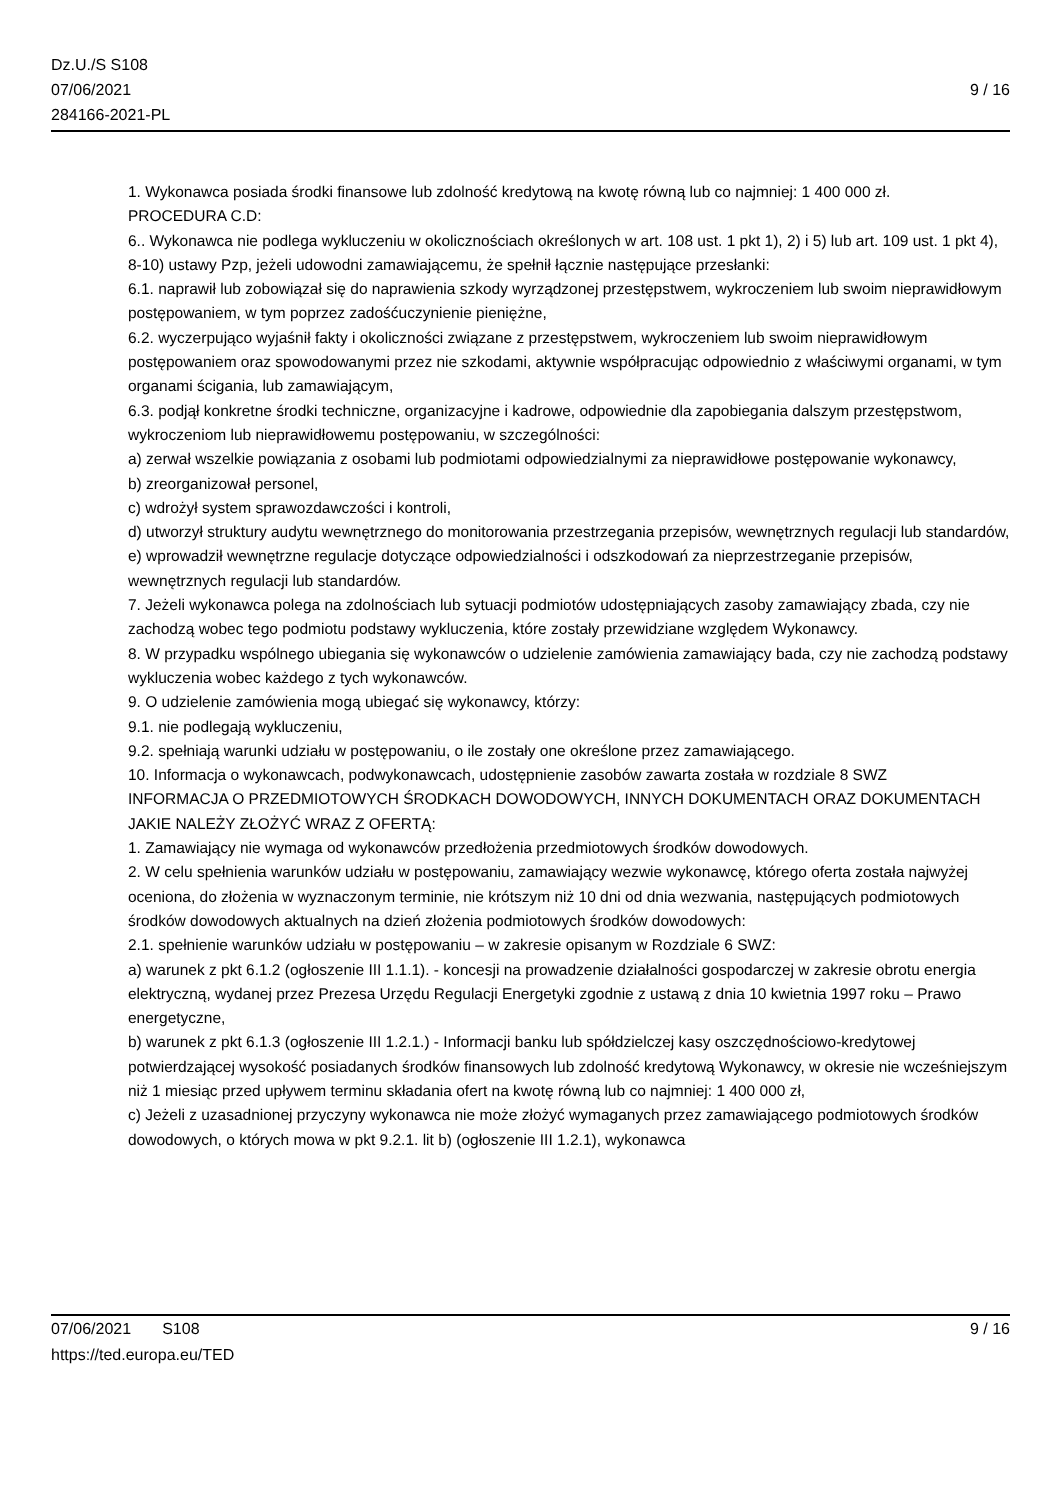Dz.U./S S108
07/06/2021
284166-2021-PL
9 / 16
1. Wykonawca posiada środki finansowe lub zdolność kredytową na kwotę równą lub co najmniej: 1 400 000 zł.
PROCEDURA C.D:
6.. Wykonawca nie podlega wykluczeniu w okolicznościach określonych w art. 108 ust. 1 pkt 1), 2) i 5) lub art. 109 ust. 1 pkt 4), 8-10) ustawy Pzp, jeżeli udowodni zamawiającemu, że spełnił łącznie następujące przesłanki:
6.1. naprawił lub zobowiązał się do naprawienia szkody wyrządzonej przestępstwem, wykroczeniem lub swoim nieprawidłowym postępowaniem, w tym poprzez zadośćuczynienie pieniężne,
6.2. wyczerpująco wyjaśnił fakty i okoliczności związane z przestępstwem, wykroczeniem lub swoim nieprawidłowym postępowaniem oraz spowodowanymi przez nie szkodami, aktywnie współpracując odpowiednio z właściwymi organami, w tym organami ścigania, lub zamawiającym,
6.3. podjął konkretne środki techniczne, organizacyjne i kadrowe, odpowiednie dla zapobiegania dalszym przestępstwom, wykroczeniom lub nieprawidłowemu postępowaniu, w szczególności:
a) zerwał wszelkie powiązania z osobami lub podmiotami odpowiedzialnymi za nieprawidłowe postępowanie wykonawcy,
b) zreorganizował personel,
c) wdrożył system sprawozdawczości i kontroli,
d) utworzył struktury audytu wewnętrznego do monitorowania przestrzegania przepisów, wewnętrznych regulacji lub standardów,
e) wprowadził wewnętrzne regulacje dotyczące odpowiedzialności i odszkodowań za nieprzestrzeganie przepisów, wewnętrznych regulacji lub standardów.
7. Jeżeli wykonawca polega na zdolnościach lub sytuacji podmiotów udostępniających zasoby zamawiający zbada, czy nie zachodzą wobec tego podmiotu podstawy wykluczenia, które zostały przewidziane względem Wykonawcy.
8. W przypadku wspólnego ubiegania się wykonawców o udzielenie zamówienia zamawiający bada, czy nie zachodzą podstawy wykluczenia wobec każdego z tych wykonawców.
9. O udzielenie zamówienia mogą ubiegać się wykonawcy, którzy:
9.1. nie podlegają wykluczeniu,
9.2. spełniają warunki udziału w postępowaniu, o ile zostały one określone przez zamawiającego.
10. Informacja o wykonawcach, podwykonawcach, udostępnienie zasobów zawarta została w rozdziale 8 SWZ
INFORMACJA O PRZEDMIOTOWYCH ŚRODKACH DOWODOWYCH, INNYCH DOKUMENTACH ORAZ DOKUMENTACH JAKIE NALEŻY ZŁOŻYĆ WRAZ Z OFERTĄ:
1. Zamawiający nie wymaga od wykonawców przedłożenia przedmiotowych środków dowodowych.
2. W celu spełnienia warunków udziału w postępowaniu, zamawiający wezwie wykonawcę, którego oferta została najwyżej oceniona, do złożenia w wyznaczonym terminie, nie krótszym niż 10 dni od dnia wezwania, następujących podmiotowych środków dowodowych aktualnych na dzień złożenia podmiotowych środków dowodowych:
2.1. spełnienie warunków udziału w postępowaniu – w zakresie opisanym w Rozdziale 6 SWZ:
a) warunek z pkt 6.1.2 (ogłoszenie III 1.1.1). - koncesji na prowadzenie działalności gospodarczej w zakresie obrotu energia elektryczną, wydanej przez Prezesa Urzędu Regulacji Energetyki zgodnie z ustawą z dnia 10 kwietnia 1997 roku – Prawo energetyczne,
b) warunek z pkt 6.1.3 (ogłoszenie III 1.2.1.) - Informacji banku lub spółdzielczej kasy oszczędnościowo-kredytowej potwierdzającej wysokość posiadanych środków finansowych lub zdolność kredytową Wykonawcy, w okresie nie wcześniejszym niż 1 miesiąc przed upływem terminu składania ofert na kwotę równą lub co najmniej: 1 400 000 zł,
c) Jeżeli z uzasadnionej przyczyny wykonawca nie może złożyć wymaganych przez zamawiającego podmiotowych środków dowodowych, o których mowa w pkt 9.2.1. lit b) (ogłoszenie III 1.2.1), wykonawca
07/06/2021 S108 9 / 16
https://ted.europa.eu/TED